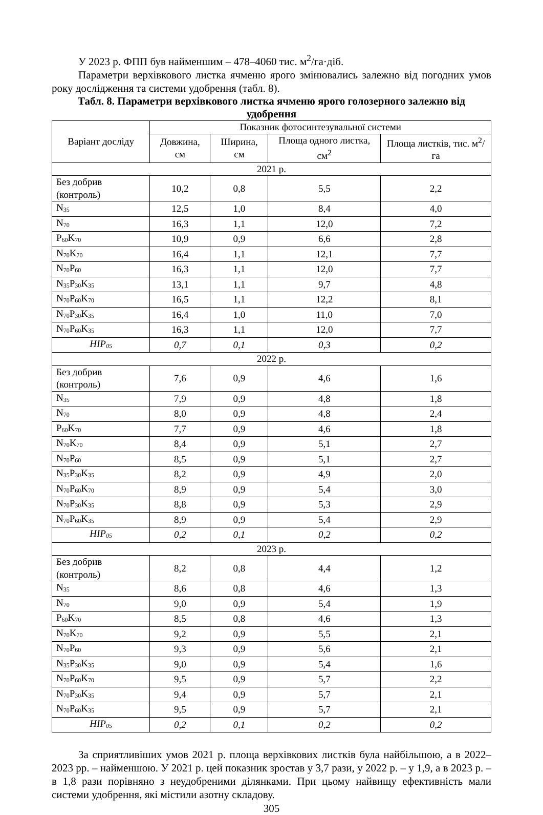У 2023 р. ФПП був найменшим – 478–4060 тис. м<sup>2</sup>/га·діб.
Параметри верхівкового листка ячменю ярого змінювались залежно від погодних умов року дослідження та системи удобрення (табл. 8).
Табл. 8. Параметри верхівкового листка ячменю ярого голозерного залежно від удобрення
| Варіант досліду | Показник фотосинтезувальної системи | | | |
| --- | --- | --- | --- | --- |
| | Довжина, см | Ширина, см | Площа одного листка, см<sup>2</sup> | Площа листків, тис. м<sup>2</sup>/га |
| 2021 р. | | | | |
| Без добрив (контроль) | 10,2 | 0,8 | 5,5 | 2,2 |
| N<sub>35</sub> | 12,5 | 1,0 | 8,4 | 4,0 |
| N<sub>70</sub> | 16,3 | 1,1 | 12,0 | 7,2 |
| P<sub>60</sub>K<sub>70</sub> | 10,9 | 0,9 | 6,6 | 2,8 |
| N<sub>70</sub>K<sub>70</sub> | 16,4 | 1,1 | 12,1 | 7,7 |
| N<sub>70</sub>P<sub>60</sub> | 16,3 | 1,1 | 12,0 | 7,7 |
| N<sub>35</sub>P<sub>30</sub>K<sub>35</sub> | 13,1 | 1,1 | 9,7 | 4,8 |
| N<sub>70</sub>P<sub>60</sub>K<sub>70</sub> | 16,5 | 1,1 | 12,2 | 8,1 |
| N<sub>70</sub>P<sub>30</sub>K<sub>35</sub> | 16,4 | 1,0 | 11,0 | 7,0 |
| N<sub>70</sub>P<sub>60</sub>K<sub>35</sub> | 16,3 | 1,1 | 12,0 | 7,7 |
| НІР<sub>05</sub> | 0,7 | 0,1 | 0,3 | 0,2 |
| 2022 р. | | | | |
| Без добрив (контроль) | 7,6 | 0,9 | 4,6 | 1,6 |
| N<sub>35</sub> | 7,9 | 0,9 | 4,8 | 1,8 |
| N<sub>70</sub> | 8,0 | 0,9 | 4,8 | 2,4 |
| P<sub>60</sub>K<sub>70</sub> | 7,7 | 0,9 | 4,6 | 1,8 |
| N<sub>70</sub>K<sub>70</sub> | 8,4 | 0,9 | 5,1 | 2,7 |
| N<sub>70</sub>P<sub>60</sub> | 8,5 | 0,9 | 5,1 | 2,7 |
| N<sub>35</sub>P<sub>30</sub>K<sub>35</sub> | 8,2 | 0,9 | 4,9 | 2,0 |
| N<sub>70</sub>P<sub>60</sub>K<sub>70</sub> | 8,9 | 0,9 | 5,4 | 3,0 |
| N<sub>70</sub>P<sub>30</sub>K<sub>35</sub> | 8,8 | 0,9 | 5,3 | 2,9 |
| N<sub>70</sub>P<sub>60</sub>K<sub>35</sub> | 8,9 | 0,9 | 5,4 | 2,9 |
| НІР<sub>05</sub> | 0,2 | 0,1 | 0,2 | 0,2 |
| 2023 р. | | | | |
| Без добрив (контроль) | 8,2 | 0,8 | 4,4 | 1,2 |
| N<sub>35</sub> | 8,6 | 0,8 | 4,6 | 1,3 |
| N<sub>70</sub> | 9,0 | 0,9 | 5,4 | 1,9 |
| P<sub>60</sub>K<sub>70</sub> | 8,5 | 0,8 | 4,6 | 1,3 |
| N<sub>70</sub>K<sub>70</sub> | 9,2 | 0,9 | 5,5 | 2,1 |
| N<sub>70</sub>P<sub>60</sub> | 9,3 | 0,9 | 5,6 | 2,1 |
| N<sub>35</sub>P<sub>30</sub>K<sub>35</sub> | 9,0 | 0,9 | 5,4 | 1,6 |
| N<sub>70</sub>P<sub>60</sub>K<sub>70</sub> | 9,5 | 0,9 | 5,7 | 2,2 |
| N<sub>70</sub>P<sub>30</sub>K<sub>35</sub> | 9,4 | 0,9 | 5,7 | 2,1 |
| N<sub>70</sub>P<sub>60</sub>K<sub>35</sub> | 9,5 | 0,9 | 5,7 | 2,1 |
| НІР<sub>05</sub> | 0,2 | 0,1 | 0,2 | 0,2 |
За сприятливіших умов 2021 р. площа верхівкових листків була найбільшою, а в 2022–2023 рр. – найменшою. У 2021 р. цей показник зростав у 3,7 рази, у 2022 р. – у 1,9, а в 2023 р. – в 1,8 рази порівняно з неудобреними ділянками. При цьому найвищу ефективність мали системи удобрення, які містили азотну складову.
305